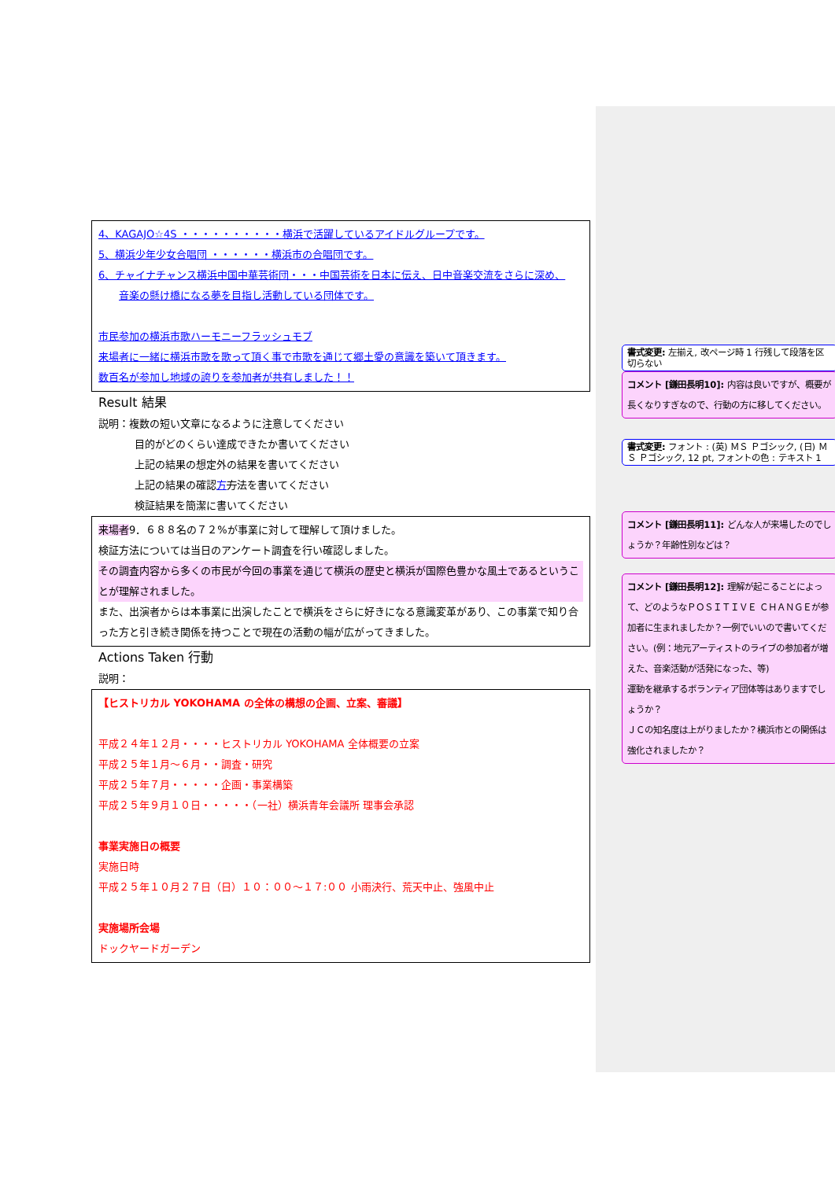4、KAGAJO☆4S ・・・・・・・・・・横浜で活躍しているアイドルグループです。
5、横浜少年少女合唱団 ・・・・・・横浜市の合唱団です。
6、チャイナチャンス横浜中国中華芸術団・・・中国芸術を日本に伝え、日中音楽交流をさらに深め、
音楽の懸け橋になる夢を目指し活動している団体です。
市民参加の横浜市歌ハーモニーフラッシュモブ
来場者に一緒に横浜市歌を歌って頂く事で市歌を通じて郷土愛の意識を築いて頂きます。
数百名が参加し地域の誇りを参加者が共有しました！！
Result 結果
説明：複数の短い文章になるように注意してください
目的がどのくらい達成できたか書いてください
上記の結果の想定外の結果を書いてください
上記の結果の確認方方法を書いてください
検証結果を簡潔に書いてください
来場者9．６８８名の７２%が事業に対して理解して頂けました。
検証方法については当日のアンケート調査を行い確認しました。
その調査内容から多くの市民が今回の事業を通じて横浜の歴史と横浜が国際色豊かな風土であるということが理解されました。
また、出演者からは本事業に出演したことで横浜をさらに好きになる意識変革があり、この事業で知り合った方と引き続き関係を持つことで現在の活動の幅が広がってきました。
Actions Taken 行動
説明：
【ヒストリカル YOKOHAMA の全体の構想の企画、立案、審議】
平成２４年１２月・・・・ヒストリカル YOKOHAMA 全体概要の立案
平成２５年１月～６月・・調査・研究
平成２５年７月・・・・・企画・事業構築
平成２５年９月１０日・・・・・（一社）横浜青年会議所 理事会承認
事業実施日の概要
実施日時
平成２５年１０月２７日（日）１０：００～１７:００ 小雨決行、荒天中止、強風中止
実施場所会場
ドックヤードガーデン
書式変更: 左揃え, 改ページ時 1 行残して段落を区切らない
コメント [鎌田長明10]: 内容は良いですが、概要が長くなりすぎなので、行動の方に移してください。
書式変更: フォント : (英) ＭＳ Ｐゴシック, (日) ＭＳ Ｐゴシック, 12 pt, フォントの色 : テキスト 1
コメント [鎌田長明11]: どんな人が来場したのでしょうか？年齢性別などは？
コメント [鎌田長明12]: 理解が起こることによって、どのようなＰＯＳＩＴＩＶＥ ＣＨＡＮＧＥが参加者に生まれましたか？一例でいいので書いてください。(例：地元アーティストのライブの参加者が増えた、音楽活動が活発になった、等)
運動を継承するボランティア団体等はありますでしょうか？
ＪＣの知名度は上がりましたか？横浜市との関係は強化されましたか？